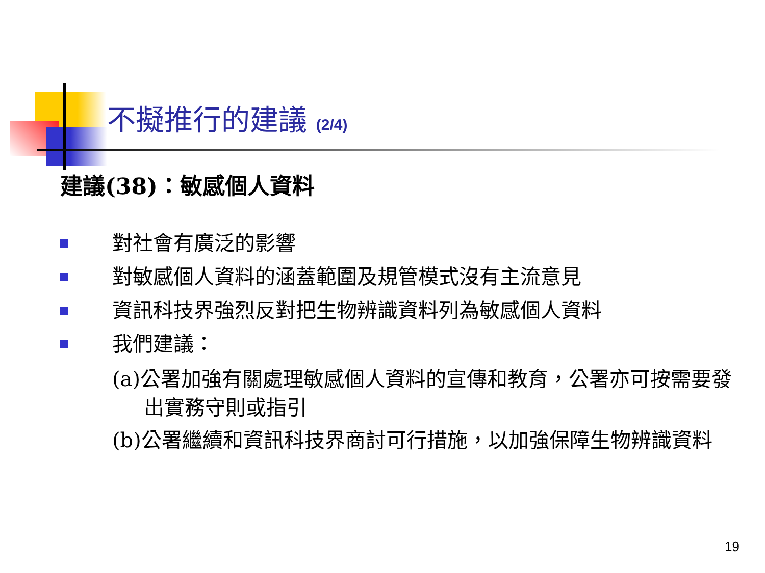不擬推行的建議 (2/4)
建議(38)：敏感個人資料
對社會有廣泛的影響
對敏感個人資料的涵蓋範圍及規管模式沒有主流意見
資訊科技界強烈反對把生物辨識資料列為敏感個人資料
我們建議：
(a)公署加強有關處理敏感個人資料的宣傳和教育，公署亦可按需要發出實務守則或指引
(b)公署繼續和資訊科技界商討可行措施，以加強保障生物辨識資料
19